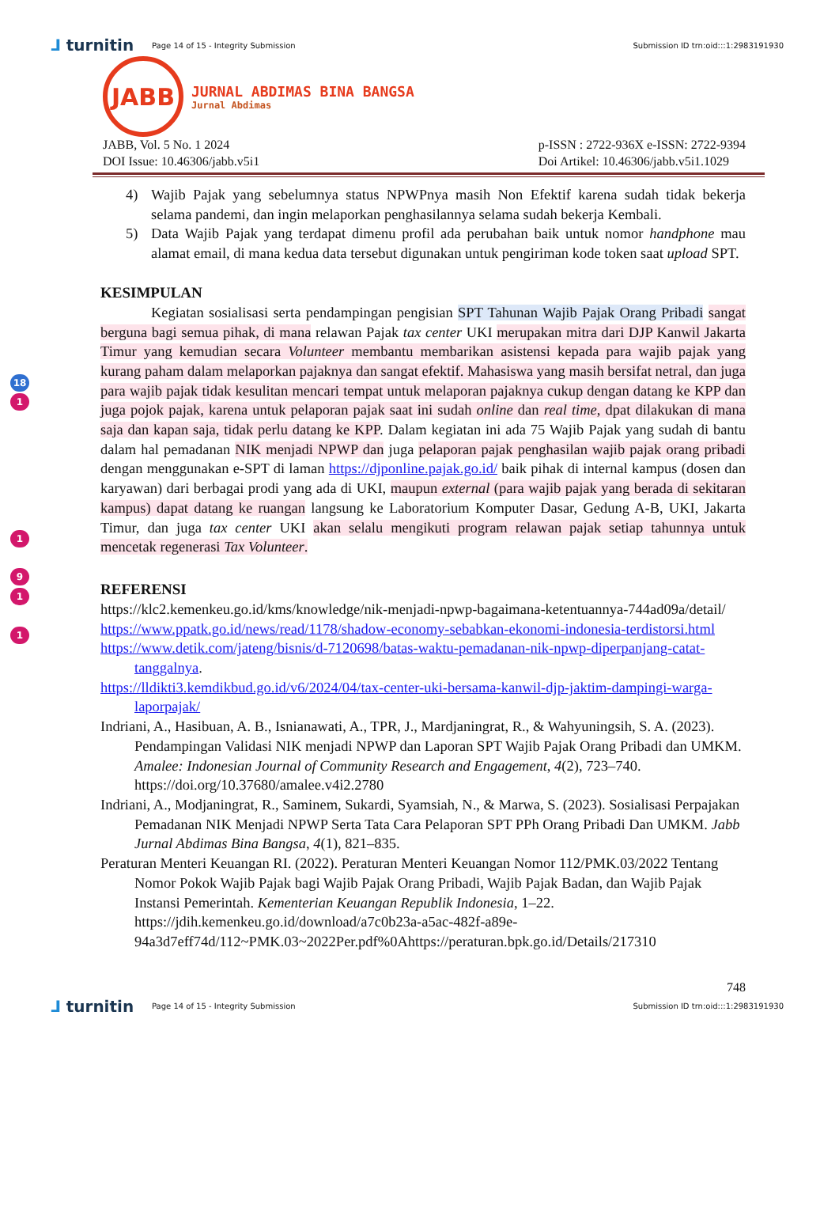⅃ turnitin
Page 14 of 15 - Integrity Submission
Submission ID trn:oid:::1:2983191930
JABB
JURNAL ABDIMAS BINA BANGSA
Jurnal Abdimas
JABB, Vol. 5 No. 1 2024
DOI Issue: 10.46306/jabb.v5i1
p-ISSN : 2722-936X e-ISSN: 2722-9394
Doi Artikel: 10.46306/jabb.v5i1.1029
4) Wajib Pajak yang sebelumnya status NPWPnya masih Non Efektif karena sudah tidak bekerja selama pandemi, dan ingin melaporkan penghasilannya selama sudah bekerja Kembali.
5) Data Wajib Pajak yang terdapat dimenu profil ada perubahan baik untuk nomor handphone mau alamat email, di mana kedua data tersebut digunakan untuk pengiriman kode token saat upload SPT.
KESIMPULAN
Kegiatan sosialisasi serta pendampingan pengisian SPT Tahunan Wajib Pajak Orang Pribadi sangat berguna bagi semua pihak, di mana relawan Pajak tax center UKI merupakan mitra dari DJP Kanwil Jakarta Timur yang kemudian secara Volunteer membantu membarikan asistensi kepada para wajib pajak yang kurang paham dalam melaporkan pajaknya dan sangat efektif. Mahasiswa yang masih bersifat netral, dan juga para wajib pajak tidak kesulitan mencari tempat untuk melaporan pajaknya cukup dengan datang ke KPP dan juga pojok pajak, karena untuk pelaporan pajak saat ini sudah online dan real time, dpat dilakukan di mana saja dan kapan saja, tidak perlu datang ke KPP. Dalam kegiatan ini ada 75 Wajib Pajak yang sudah di bantu dalam hal pemadanan NIK menjadi NPWP dan juga pelaporan pajak penghasilan wajib pajak orang pribadi dengan menggunakan e-SPT di laman https://djponline.pajak.go.id/ baik pihak di internal kampus (dosen dan karyawan) dari berbagai prodi yang ada di UKI, maupun external (para wajib pajak yang berada di sekitaran kampus) dapat datang ke ruangan langsung ke Laboratorium Komputer Dasar, Gedung A-B, UKI, Jakarta Timur, dan juga tax center UKI akan selalu mengikuti program relawan pajak setiap tahunnya untuk mencetak regenerasi Tax Volunteer.
REFERENSI
https://klc2.kemenkeu.go.id/kms/knowledge/nik-menjadi-npwp-bagaimana-ketentuannya-744ad09a/detail/
https://www.ppatk.go.id/news/read/1178/shadow-economy-sebabkan-ekonomi-indonesia-terdistorsi.html
https://www.detik.com/jateng/bisnis/d-7120698/batas-waktu-pemadanan-nik-npwp-diperpanjang-catat-tanggalnya.
https://lldikti3.kemdikbud.go.id/v6/2024/04/tax-center-uki-bersama-kanwil-djp-jaktim-dampingi-warga-laporpajak/
Indriani, A., Hasibuan, A. B., Isnianawati, A., TPR, J., Mardjaningrat, R., & Wahyuningsih, S. A. (2023). Pendampingan Validasi NIK menjadi NPWP dan Laporan SPT Wajib Pajak Orang Pribadi dan UMKM. Amalee: Indonesian Journal of Community Research and Engagement, 4(2), 723–740. https://doi.org/10.37680/amalee.v4i2.2780
Indriani, A., Modjaningrat, R., Saminem, Sukardi, Syamsiah, N., & Marwa, S. (2023). Sosialisasi Perpajakan Pemadanan NIK Menjadi NPWP Serta Tata Cara Pelaporan SPT PPh Orang Pribadi Dan UMKM. Jabb Jurnal Abdimas Bina Bangsa, 4(1), 821–835.
Peraturan Menteri Keuangan RI. (2022). Peraturan Menteri Keuangan Nomor 112/PMK.03/2022 Tentang Nomor Pokok Wajib Pajak bagi Wajib Pajak Orang Pribadi, Wajib Pajak Badan, dan Wajib Pajak Instansi Pemerintah. Kementerian Keuangan Republik Indonesia, 1–22. https://jdih.kemenkeu.go.id/download/a7c0b23a-a5ac-482f-a89e-94a3d7eff74d/112~PMK.03~2022Per.pdf%0Ahttps://peraturan.bpk.go.id/Details/217310
748
⅃ turnitin
Page 14 of 15 - Integrity Submission
Submission ID trn:oid:::1:2983191930
18
1
1
9
1
1